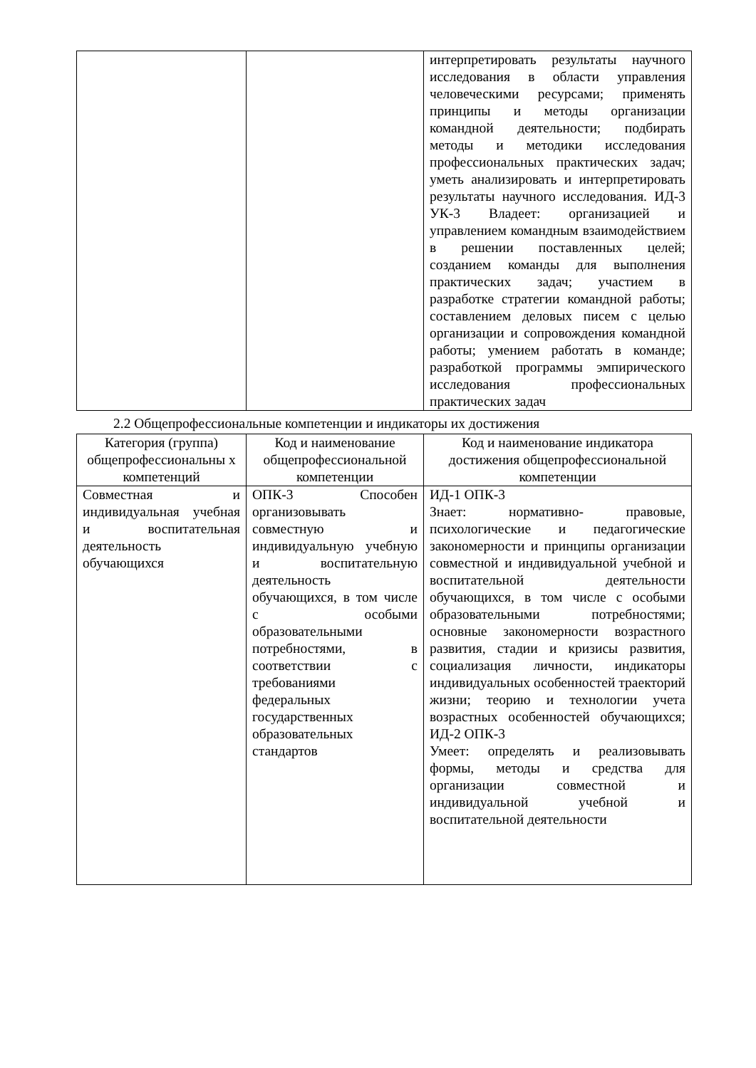| | | интерпретировать результаты научного исследования в области управления человеческими ресурсами; применять принципы и методы организации командной деятельности; подбирать методы и методики исследования профессиональных практических задач; уметь анализировать и интерпретировать результаты научного исследования. ИД-3 УК-3 Владеет: организацией и управлением командным взаимодействием в решении поставленных целей; созданием команды для выполнения практических задач; участием в разработке стратегии командной работы; составлением деловых писем с целью организации и сопровождения командной работы; умением работать в команде; разработкой программы эмпирического исследования профессиональных практических задач |
2.2 Общепрофессиональные компетенции и индикаторы их достижения
| Категория (группа) общепрофессиональны х компетенций | Код и наименование общепрофессиональной компетенции | Код и наименование индикатора достижения общепрофессиональной компетенции |
| --- | --- | --- |
| Совместная и индивидуальная учебная и воспитательная деятельность обучающихся | ОПК-3 Способен организовывать совместную и индивидуальную учебную и воспитательную деятельность обучающихся, в том числе с особыми образовательными потребностями, в соответствии с требованиями федеральных государственных образовательных стандартов | ИД-1 ОПК-3 Знает: нормативно- правовые, психологические и педагогические закономерности и принципы организации совместной и индивидуальной учебной и воспитательной деятельности обучающихся, в том числе с особыми образовательными потребностями; основные закономерности возрастного развития, стадии и кризисы развития, социализация личности, индикаторы индивидуальных особенностей траекторий жизни; теорию и технологии учета возрастных особенностей обучающихся; ИД-2 ОПК-3 Умеет: определять и реализовывать формы, методы и средства для организации совместной и индивидуальной учебной и воспитательной деятельности |